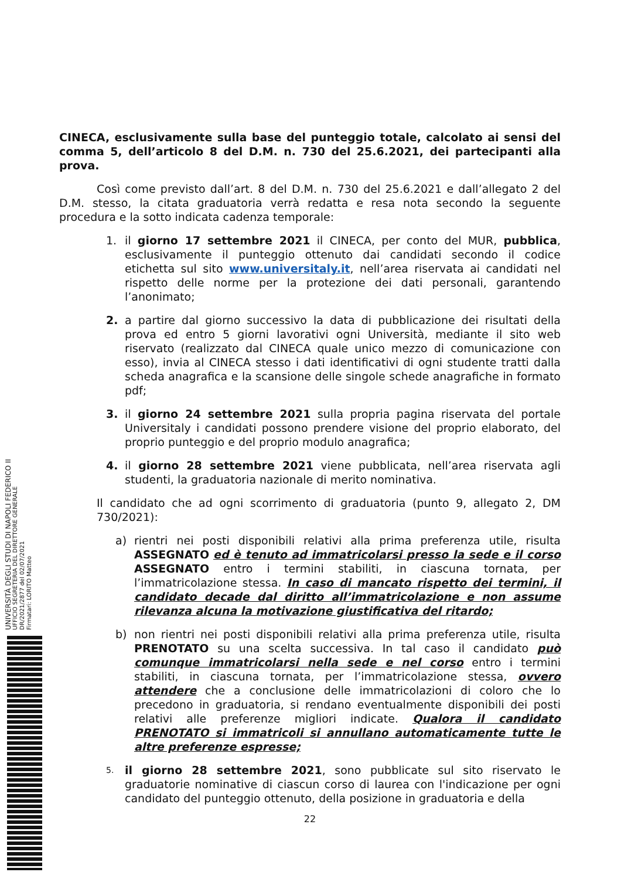CINECA, esclusivamente sulla base del punteggio totale, calcolato ai sensi del comma 5, dell’articolo 8 del D.M. n. 730 del 25.6.2021, dei partecipanti alla prova.
Così come previsto dall’art. 8 del D.M. n. 730 del 25.6.2021 e dall’allegato 2 del D.M. stesso, la citata graduatoria verrà redatta e resa nota secondo la seguente procedura e la sotto indicata cadenza temporale:
1. il giorno 17 settembre 2021 il CINECA, per conto del MUR, pubblica, esclusivamente il punteggio ottenuto dai candidati secondo il codice etichetta sul sito www.universitaly.it, nell’area riservata ai candidati nel rispetto delle norme per la protezione dei dati personali, garantendo l’anonimato;
2. a partire dal giorno successivo la data di pubblicazione dei risultati della prova ed entro 5 giorni lavorativi ogni Università, mediante il sito web riservato (realizzato dal CINECA quale unico mezzo di comunicazione con esso), invia al CINECA stesso i dati identificativi di ogni studente tratti dalla scheda anagrafica e la scansione delle singole schede anagrafiche in formato pdf;
3. il giorno 24 settembre 2021 sulla propria pagina riservata del portale Universitaly i candidati possono prendere visione del proprio elaborato, del proprio punteggio e del proprio modulo anagrafica;
4. il giorno 28 settembre 2021 viene pubblicata, nell’area riservata agli studenti, la graduatoria nazionale di merito nominativa.
Il candidato che ad ogni scorrimento di graduatoria (punto 9, allegato 2, DM 730/2021):
a) rientri nei posti disponibili relativi alla prima preferenza utile, risulta ASSEGNATO ed è tenuto ad immatricolarsi presso la sede e il corso ASSEGNATO entro i termini stabiliti, in ciascuna tornata, per l’immatricolazione stessa. In caso di mancato rispetto dei termini, il candidato decade dal diritto all’immatricolazione e non assume rilevanza alcuna la motivazione giustificativa del ritardo;
b) non rientri nei posti disponibili relativi alla prima preferenza utile, risulta PRENOTATO su una scelta successiva. In tal caso il candidato può comunque immatricolarsi nella sede e nel corso entro i termini stabiliti, in ciascuna tornata, per l’immatricolazione stessa, ovvero attendere che a conclusione delle immatricolazioni di coloro che lo precedono in graduatoria, si rendano eventualmente disponibili dei posti relativi alle preferenze migliori indicate. Qualora il candidato PRENOTATO si immatricoli si annullano automaticamente tutte le altre preferenze espresse;
5. il giorno 28 settembre 2021, sono pubblicate sul sito riservato le graduatorie nominative di ciascun corso di laurea con l'indicazione per ogni candidato del punteggio ottenuto, della posizione in graduatoria e della
22
UNIVERSITÀ DEGLI STUDI DI NAPOLI FEDERICO II
UFFICIO SEGRETERIA DEL DIRETTORE GENERALE
DR/2021/2877 del 02/07/2021
Firmatari: LORITO Matteo